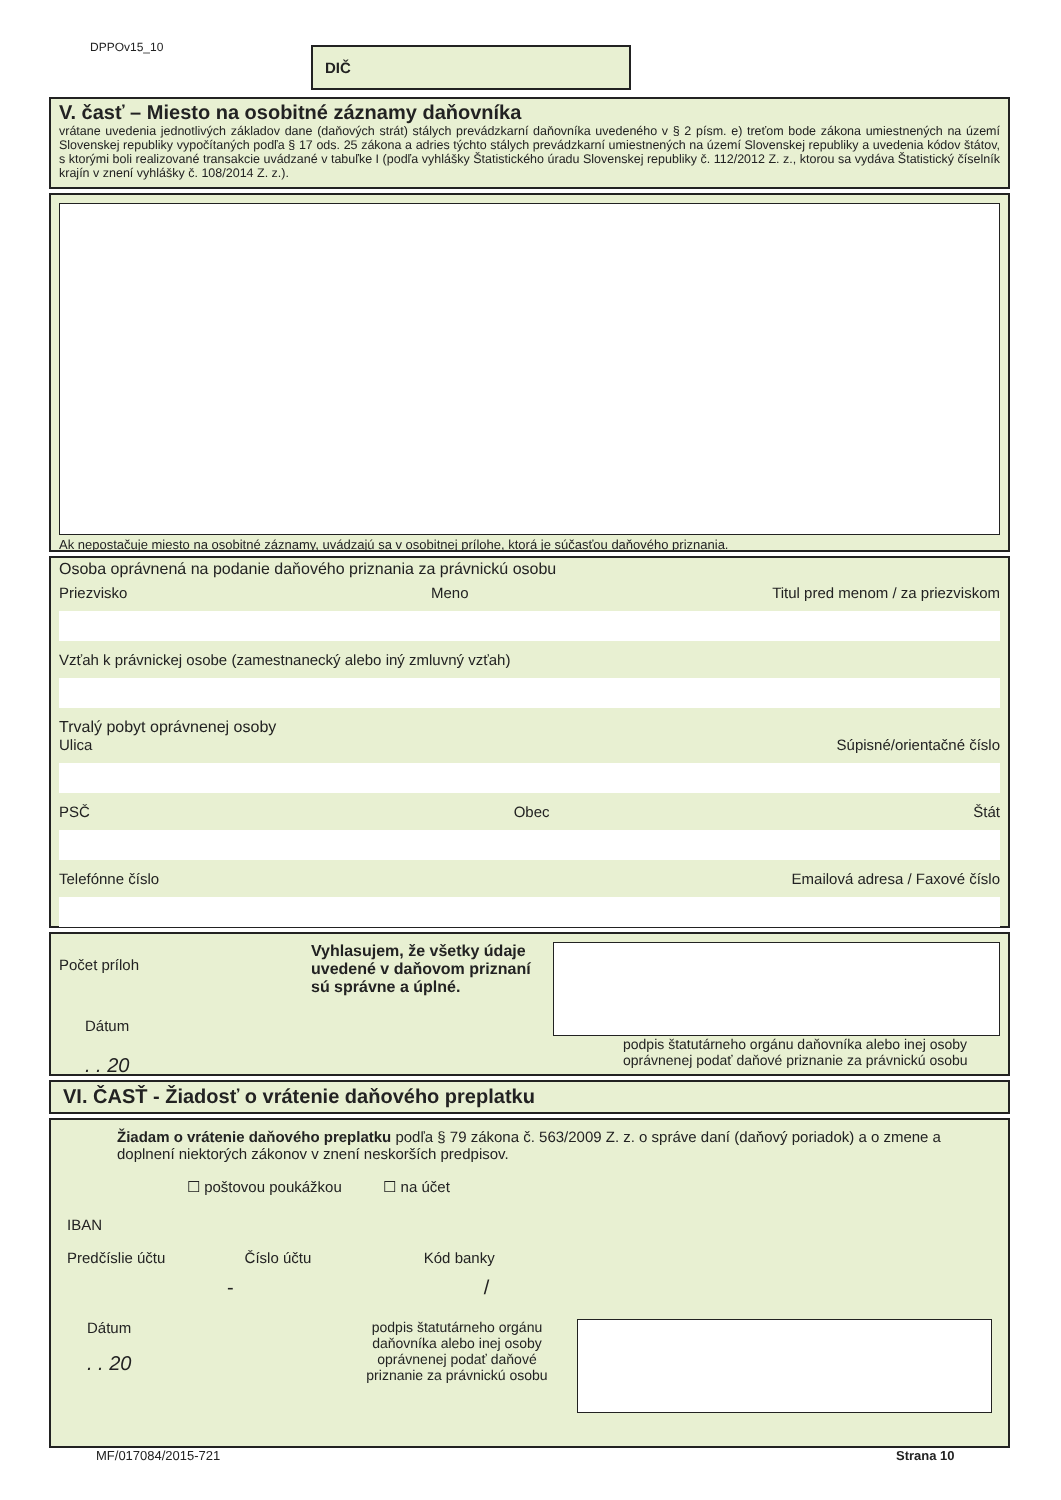DPPOv15_10 DIČ
V. časť – Miesto na osobitné záznamy daňovníka
vrátane uvedenia jednotlivých základov dane (daňových strát) stálych prevádzkarní daňovníka uvedeného v § 2 písm. e) treťom bode zákona umiestnených na území Slovenskej republiky vypočítaných podľa § 17 ods. 25 zákona a adries týchto stálych prevádzkarní umiestnených na území Slovenskej republiky a uvedenia kódov štátov, s ktorými boli realizované transakcie uvádzané v tabuľke I (podľa vyhlášky Štatistického úradu Slovenskej republiky č. 112/2012 Z. z., ktorou sa vydáva Štatistický číselník krajín v znení vyhlášky č. 108/2014 Z. z.).
Ak nepostačuje miesto na osobitné záznamy, uvádzajú sa v osobitnej prílohe, ktorá je súčasťou daňového priznania.
Osoba oprávnená na podanie daňového priznania za právnickú osobu
Priezvisko Meno Titul pred menom / za priezviskom
Vzťah k právnickej osobe (zamestnanecký alebo iný zmluvný vzťah)
Trvalý pobyt oprávnenej osoby
Ulica Súpisné/orientačné číslo
PSČ Obec Štát
Telefónne číslo Emailová adresa / Faxové číslo
Počet príloh
Dátum
. . 20
Vyhlasujem, že všetky údaje uvedené v daňovom priznaní sú správne a úplné.
podpis štatutárneho orgánu daňovníka alebo inej osoby oprávnenej podať daňové priznanie za právnickú osobu
VI. ČASŤ - Žiadosť o vrátenie daňového preplatku
Žiadam o vrátenie daňového preplatku podľa § 79 zákona č. 563/2009 Z. z. o správe daní (daňový poriadok) a o zmene a doplnení niektorých zákonov v znení neskorších predpisov.
☐ poštovou poukážkou ☐ na účet
IBAN
Predčíslie účtu Číslo účtu Kód banky
- /
Dátum
. . 20
podpis štatutárneho orgánu daňovníka alebo inej osoby oprávnenej podať daňové priznanie za právnickú osobu
MF/017084/2015-721 Strana 10